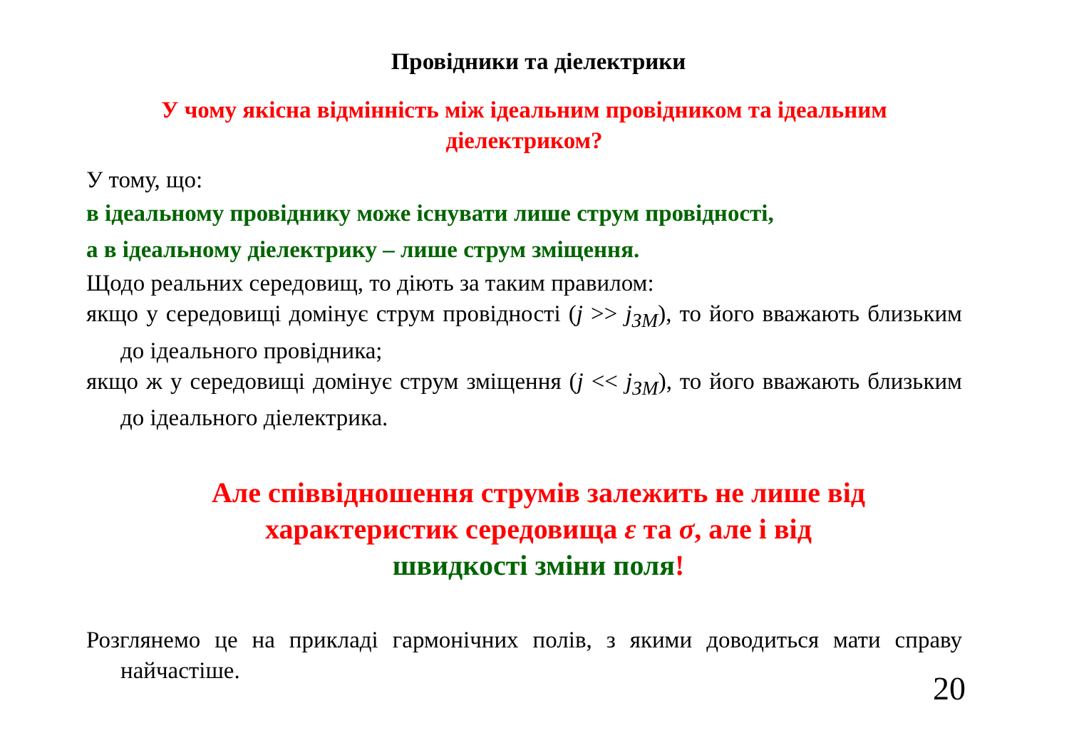Провідники та діелектрики
У чому якісна відмінність між ідеальним провідником та ідеальним діелектриком?
У тому, що:
в ідеальному провіднику може існувати лише струм провідності,
а в ідеальному діелектрику – лише струм зміщення.
Щодо реальних середовищ, то діють за таким правилом:
якщо у середовищі домінує струм провідності (j >> j<sub>ЗМ</sub>), то його вважають близьким до ідеального провідника;
якщо ж у середовищі домінує струм зміщення (j << j<sub>ЗМ</sub>), то його вважають близьким до ідеального діелектрика.
Але співвідношення струмів залежить не лише від характеристик середовища ε та σ, але і від
швидкості зміни поля!
Розглянемо це на прикладі гармонічних полів, з якими доводиться мати справу найчастіше.
20